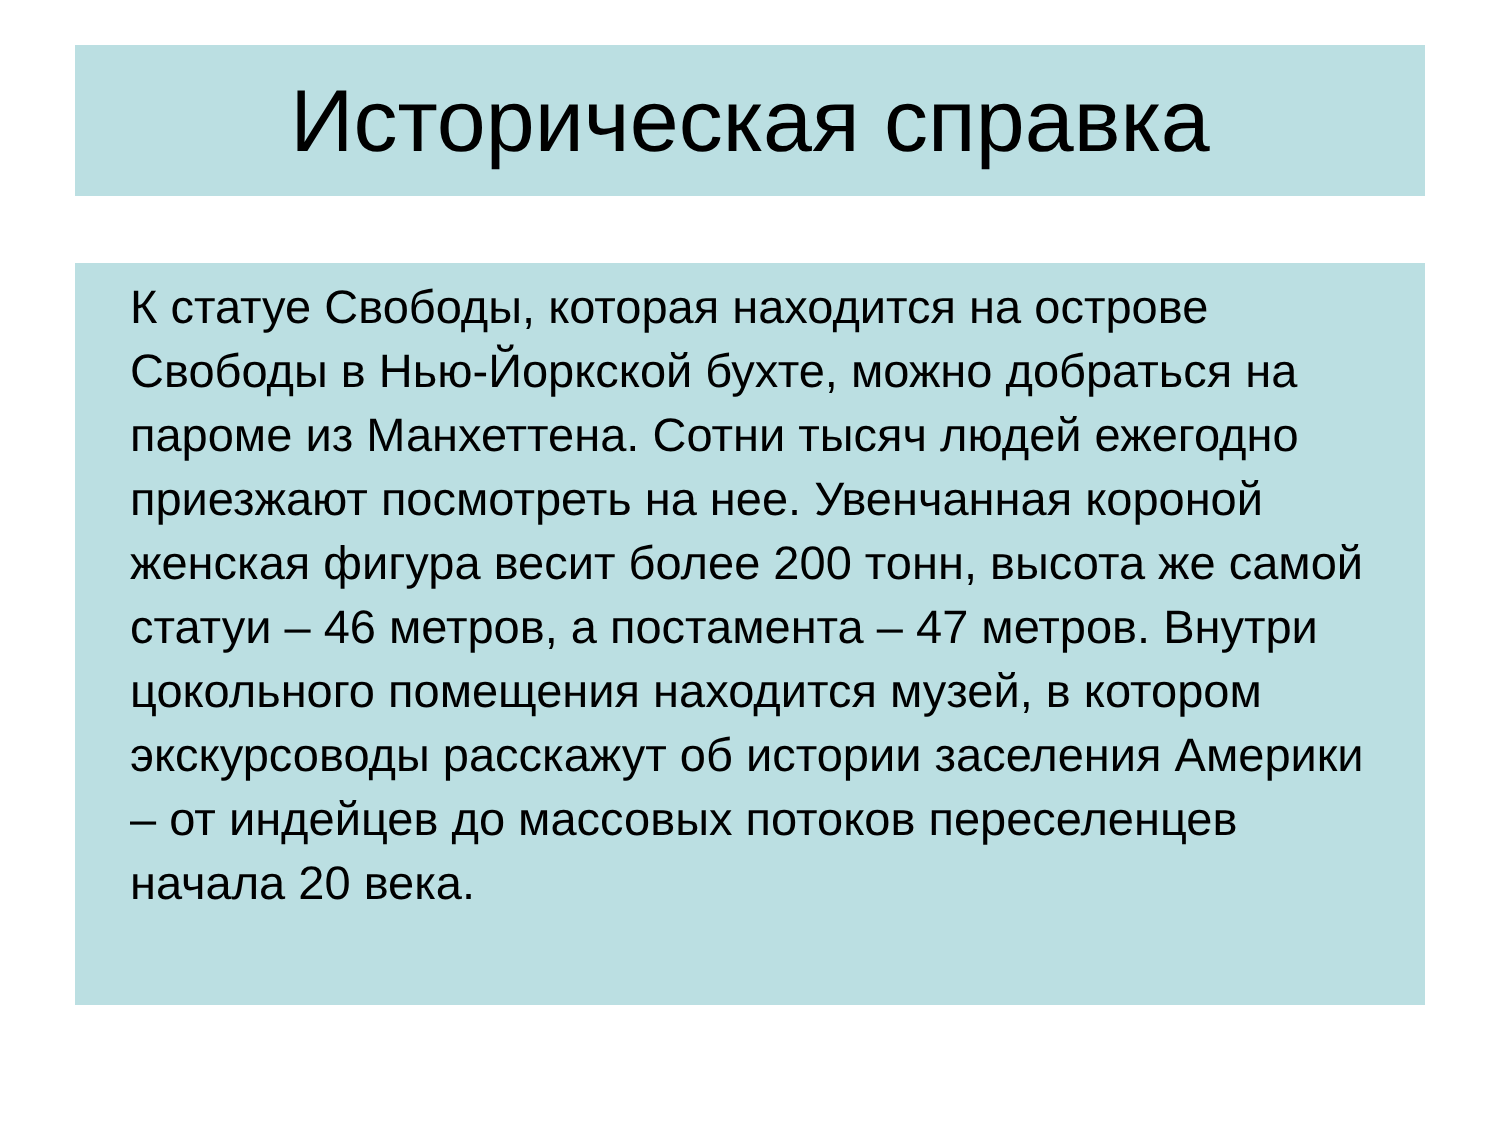Историческая справка
К статуе Свободы, которая находится на острове Свободы в Нью-Йоркской бухте, можно добраться на пароме из Манхеттена. Сотни тысяч людей ежегодно приезжают посмотреть на нее. Увенчанная короной женская фигура весит более 200 тонн, высота же самой статуи – 46 метров, а постамента – 47 метров. Внутри цокольного помещения находится музей, в котором экскурсоводы расскажут об истории заселения Америки – от индейцев до массовых потоков переселенцев начала 20 века.